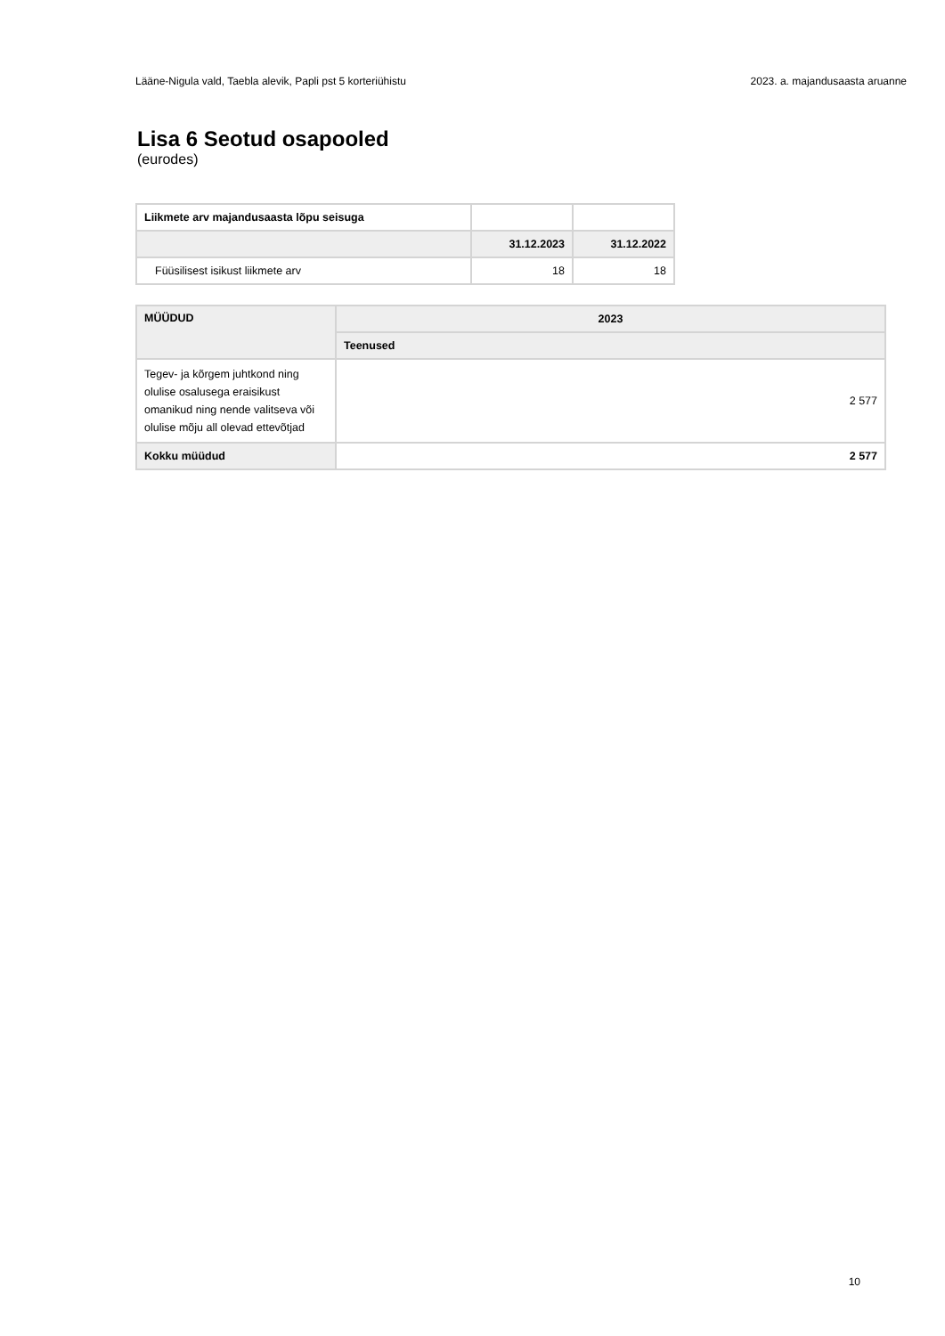Lääne-Nigula vald, Taebla alevik, Papli pst 5 korteriühistu 2023. a. majandusaasta aruanne
Lisa 6 Seotud osapooled
(eurodes)
| Liikmete arv majandusaasta lõpu seisuga | | |
| | 31.12.2023 | 31.12.2022 |
| Füüsilisest isikust liikmete arv | 18 | 18 |
| MÜÜDUD | 2023 |
| --- | --- |
| | Teenused |
| Tegev- ja kõrgem juhtkond ning olulise osalusega eraisikust omanikud ning nende valitseva või olulise mõju all olevad ettevõtjad | 2 577 |
| Kokku müüdud | 2 577 |
10